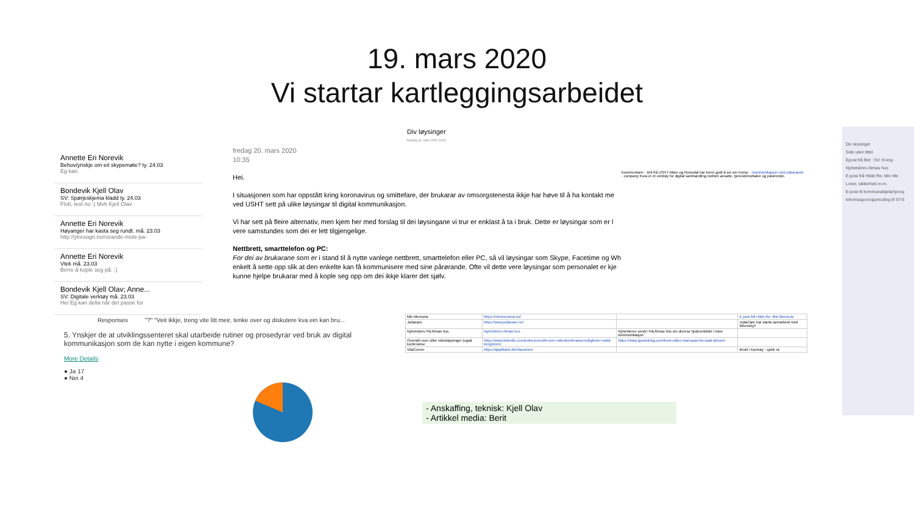19. mars 2020
Vi startar kartleggingsarbeidet
Div løysinger
torsdag 19. mars 2020 10:50
Annette Eri Norevik
Behov/ynskje om eit skypemøte? ty. 24.03
Eg kan.
Bondevik Kjell Olav
SV: Spørjeskjema kladd ty. 24.03
Flott, test no :) Mvh Kjell Olav
Annette Eri Norevik
Høyanger har kasta seg rundt. må. 23.03
http://ytresogn.no/rorande-mote-pa-
Annette Eri Norevik
Vtek må. 23.03
Berre å kople seg på. :)
Bondevik Kjell Olav; Anne...
SV: Digitale verktøy må. 23.03
Hei Eg kan delta når det passe for
fredag 20. mars 2020
10:35
Hei.
I situasjonen som har oppstått kring koronavirus og smittefare, der brukarar av omsorgstenesta ikkje har høve til å ha kontakt me ved USHT sett på ulike løysingar til digital kommunikasjon.
Vi har sett på fleire alternativ, men kjem her med forslag til dei løysingane vi trur er enklast å ta i bruk. Dette er løysingar som er l vere samstundes som dei er lett tilgjengelige.
Nettbrett, smarttelefon og PC:
For dei av brukarane som er i stand til å nytte vanlege nettbrett, smarttelefon eller PC, så vil løysingar som Skype, Facetime og Wh enkelt å sette opp slik at den enkelte kan få kommunisere med sine pårørande. Ofte vil dette vere løysingar som personalet er kje kunne hjelpe brukarar med å kople seg opp om dei ikkje klarer det sjølv.
Kommentarer · Brit frå USHT Møre og Romsdal har berre godt å sei om Komp. · kommunikasjon med pårørande · company Kura er et verktøy for digital samhandling mellom ansatte, tjenestemottaker og pårørende.
Responses "?" "Veit ikkje, treng vite litt meir, tenke over og diskutere kva ein kan bru...
5. Ynskjer de at utviklingssenteret skal utarbeide rutiner og prosedyrar ved bruk av digital kommunikasjon som de kan nytte i eigen kommune?
More Details
● Ja 17
● Nei 4
| Min Memoria | https://minmemoria.no/ | | E-post frå Hilde:Re: Min Memoria |
| Jodacare | https://www.jodacare.no/ | | JodaCare har starta samarbeid med Whereby!! |
| Nyhetsbrev frå Almas hus | Nyhetsbrev Almas hus | Nyhetsbrev sendt i frå Almas hus om diverse hjelpemiddel i høve kommunikasjon | |
| Oversikt over ulike videoløysinger (også konferanse | https://www.linkedin.com/pulse/oversikt-over-videokonferansemuligheter-roald-bergstrom/ | https://www.igeeksblog.com/best-video-chat-apps-for-ipad-iphone/ | |
| VitaComm | https://applikator.dk/vitacomm/ | | Brukt i Karmøy - sjekk ut. |
- Anskaffing, teknisk: Kjell Olav
- Artikkel media: Berit
Div løysinger
Side uten tittel
Epost frå Brit : SV: Komp
Nyhetsbrev Almas hus
E-post frå Hilde:Re: Min Me
Lover, sikkerheit m.m.
E-post til kommunalsjefar/prosj
Informasjon/oppmoding til SYS